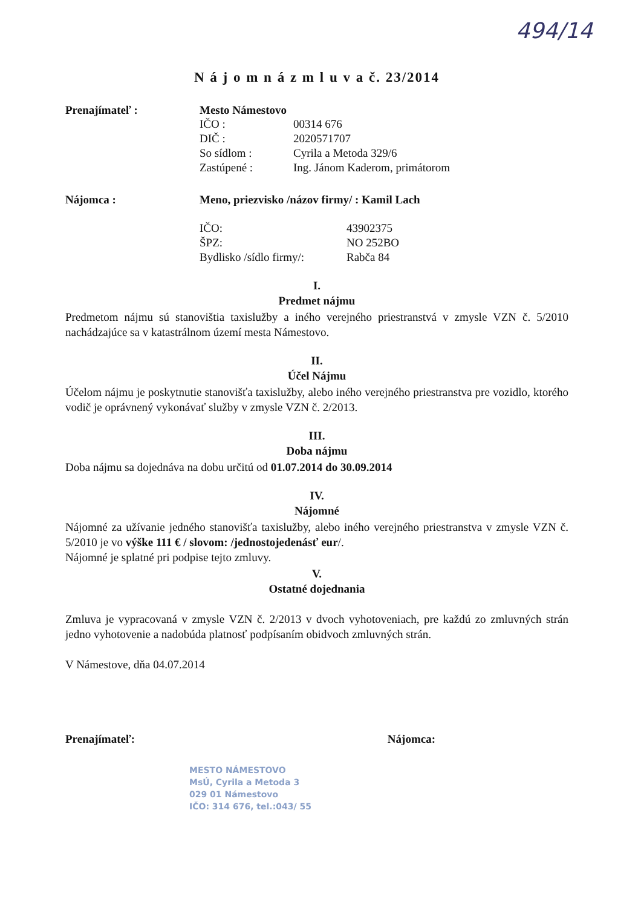494/14
N á j o m n á z m l u v a č. 23/2014
Prenajímateľ : Mesto Námestovo
IČO : 00314 676
DIČ : 2020571707
So sídlom : Cyrila a Metoda 329/6
Zastúpené : Ing. Jánom Kaderom, primátorom
Nájomca : Meno, priezvisko /názov firmy/ : Kamil Lach
IČO: 43902375
ŠPZ: NO 252BO
Bydlisko /sídlo firmy/: Rabča 84
I.
Predmet nájmu
Predmetom nájmu sú stanovištia taxislužby a iného verejného priestranstvá v zmysle VZN č. 5/2010 nachádzajúce sa v katastrálnom území mesta Námestovo.
II.
Účel Nájmu
Účelom nájmu je poskytnutie stanovišťa taxislužby, alebo iného verejného priestranstva pre vozidlo, ktorého vodič je oprávnený vykonávať služby v zmysle VZN č. 2/2013.
III.
Doba nájmu
Doba nájmu sa dojednáva na dobu určitú od 01.07.2014 do 30.09.2014
IV.
Nájomné
Nájomné za užívanie jedného stanovišťa taxislužby, alebo iného verejného priestranstva v zmysle VZN č. 5/2010 je vo výške 111 € / slovom: /jednostojedenásť eur/.
Nájomné je splatné pri podpise tejto zmluvy.
V.
Ostatné dojednania
Zmluva je vypracovaná v zmysle VZN č. 2/2013 v dvoch vyhotoveniach, pre každú zo zmluvných strán jedno vyhotovenie a nadobúda platnosť podpísaním obidvoch zmluvných strán.
V Námestove, dňa 04.07.2014
Prenajímateľ: Nájomca:
MESTO NÁMESTOVO
MsÚ, Cyrila a Metoda 3
029 01 Námestovo
IČO: 314 676, tel.:043/ 55